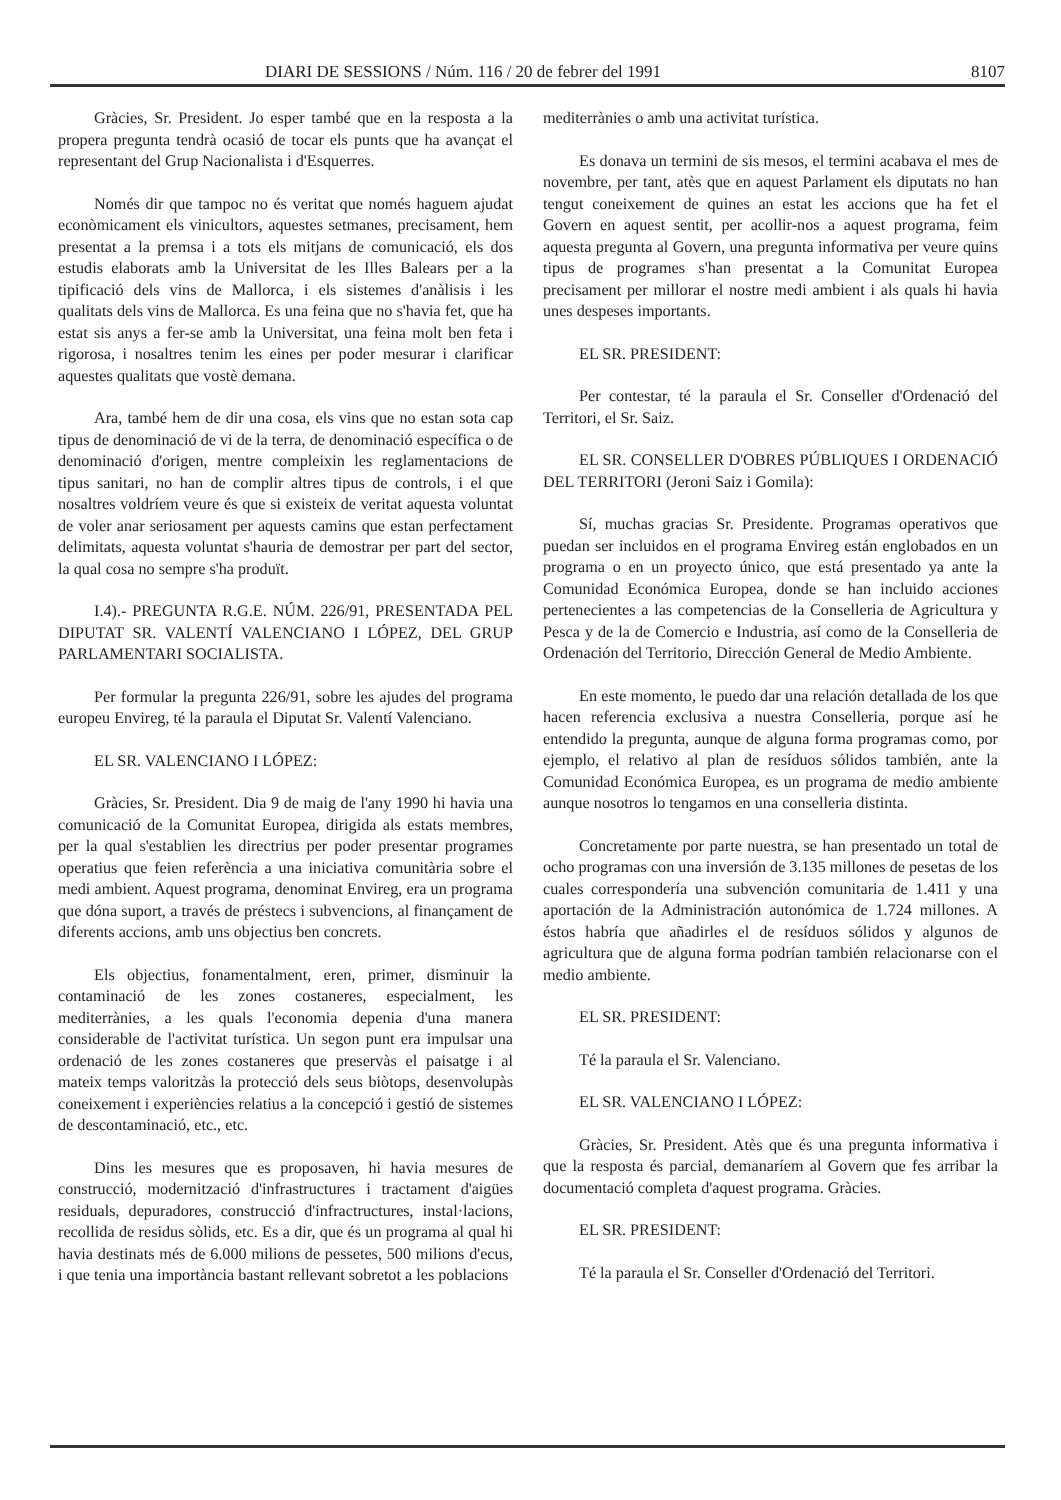DIARI DE SESSIONS / Núm. 116 / 20 de febrer del 1991 8107
Gràcies, Sr. President. Jo esper també que en la resposta a la propera pregunta tendrà ocasió de tocar els punts que ha avançat el representant del Grup Nacionalista i d'Esquerres.
Només dir que tampoc no és veritat que només haguem ajudat econòmicament els vinicultors, aquestes setmanes, precisament, hem presentat a la premsa i a tots els mitjans de comunicació, els dos estudis elaborats amb la Universitat de les Illes Balears per a la tipificació dels vins de Mallorca, i els sistemes d'anàlisis i les qualitats dels vins de Mallorca. Es una feina que no s'havia fet, que ha estat sis anys a fer-se amb la Universitat, una feina molt ben feta i rigorosa, i nosaltres tenim les eines per poder mesurar i clarificar aquestes qualitats que vostè demana.
Ara, també hem de dir una cosa, els vins que no estan sota cap tipus de denominació de vi de la terra, de denominació específica o de denominació d'origen, mentre compleixin les reglamentacions de tipus sanitari, no han de complir altres tipus de controls, i el que nosaltres voldríem veure és que si existeix de veritat aquesta voluntat de voler anar seriosament per aquests camins que estan perfectament delimitats, aquesta voluntat s'hauria de demostrar per part del sector, la qual cosa no sempre s'ha produït.
I.4).- PREGUNTA R.G.E. NÚM. 226/91, PRESENTADA PEL DIPUTAT SR. VALENTÍ VALENCIANO I LÓPEZ, DEL GRUP PARLAMENTARI SOCIALISTA.
Per formular la pregunta 226/91, sobre les ajudes del programa europeu Envireg, té la paraula el Diputat Sr. Valentí Valenciano.
EL SR. VALENCIANO I LÓPEZ:
Gràcies, Sr. President. Dia 9 de maig de l'any 1990 hi havia una comunicació de la Comunitat Europea, dirigida als estats membres, per la qual s'establien les directrius per poder presentar programes operatius que feien referència a una iniciativa comunitària sobre el medi ambient. Aquest programa, denominat Envireg, era un programa que dóna suport, a través de préstecs i subvencions, al finançament de diferents accions, amb uns objectius ben concrets.
Els objectius, fonamentalment, eren, primer, disminuir la contaminació de les zones costaneres, especialment, les mediterrànies, a les quals l'economia depenia d'una manera considerable de l'activitat turística. Un segon punt era impulsar una ordenació de les zones costaneres que preservàs el paisatge i al mateix temps valoritzàs la protecció dels seus biòtops, desenvolupàs coneixement i experiències relatius a la concepció i gestió de sistemes de descontaminació, etc., etc.
Dins les mesures que es proposaven, hi havia mesures de construcció, modernització d'infrastructures i tractament d'aigües residuals, depuradores, construcció d'infractructures, instal·lacions, recollida de residus sòlids, etc. Es a dir, que és un programa al qual hi havia destinats més de 6.000 milions de pessetes, 500 milions d'ecus, i que tenia una importància bastant rellevant sobretot a les poblacions
mediterrànies o amb una activitat turística.
Es donava un termini de sis mesos, el termini acabava el mes de novembre, per tant, atès que en aquest Parlament els diputats no han tengut coneixement de quines an estat les accions que ha fet el Govern en aquest sentit, per acollir-nos a aquest programa, feim aquesta pregunta al Govern, una pregunta informativa per veure quins tipus de programes s'han presentat a la Comunitat Europea precisament per millorar el nostre medi ambient i als quals hi havia unes despeses importants.
EL SR. PRESIDENT:
Per contestar, té la paraula el Sr. Conseller d'Ordenació del Territori, el Sr. Saiz.
EL SR. CONSELLER D'OBRES PÚBLIQUES I ORDENACIÓ DEL TERRITORI (Jeroni Saiz i Gomila):
Sí, muchas gracias Sr. Presidente. Programas operativos que puedan ser incluidos en el programa Envireg están englobados en un programa o en un proyecto único, que está presentado ya ante la Comunidad Económica Europea, donde se han incluido acciones pertenecientes a las competencias de la Conselleria de Agricultura y Pesca y de la de Comercio e Industria, así como de la Conselleria de Ordenación del Territorio, Dirección General de Medio Ambiente.
En este momento, le puedo dar una relación detallada de los que hacen referencia exclusiva a nuestra Conselleria, porque así he entendido la pregunta, aunque de alguna forma programas como, por ejemplo, el relativo al plan de resíduos sólidos también, ante la Comunidad Económica Europea, es un programa de medio ambiente aunque nosotros lo tengamos en una conselleria distinta.
Concretamente por parte nuestra, se han presentado un total de ocho programas con una inversión de 3.135 millones de pesetas de los cuales correspondería una subvención comunitaria de 1.411 y una aportación de la Administración autonómica de 1.724 millones. A éstos habría que añadirles el de resíduos sólidos y algunos de agricultura que de alguna forma podrían también relacionarse con el medio ambiente.
EL SR. PRESIDENT:
Té la paraula el Sr. Valenciano.
EL SR. VALENCIANO I LÓPEZ:
Gràcies, Sr. President. Atès que és una pregunta informativa i que la resposta és parcial, demanaríem al Govern que fes arribar la documentació completa d'aquest programa. Gràcies.
EL SR. PRESIDENT:
Té la paraula el Sr. Conseller d'Ordenació del Territori.